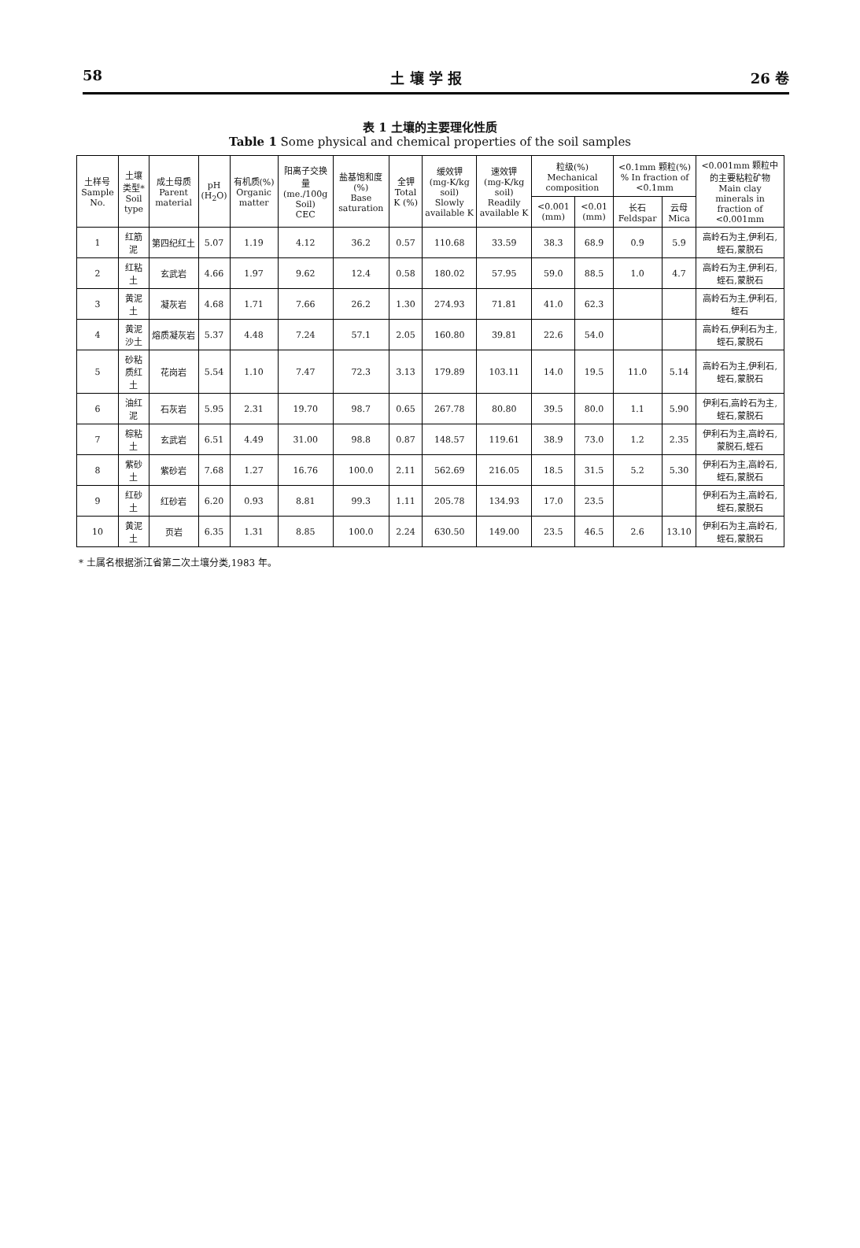58 土 壤 学 报 26 卷
表 1 土壤的主要理化性质
Table 1 Some physical and chemical properties of the soil samples
| 土样号 Sample No. | 土壤类型* Soil type | 成土母质 Parent material | pH (H<sub>2</sub>O) | 有机质(%) Organic matter | 阳离子交换量 (me./100g Soil) CEC | 盐基饱和度(%) Base saturation | 全钾 Total K (%) | 缓效钾 (mg-K/kg soil) Slowly available K | 速效钾 (mg-K/kg soil) Readily available K | 粒级(%) Mechanical composition | | <0.1mm 颗粒(%) % In fraction of <0.1mm | | <0.001mm 颗粒中的主要粘粒矿物 Main clay minerals in fraction of <0.001mm |
| --- | --- | --- | --- | --- | --- | --- | --- | --- | --- | --- | --- | --- | --- | --- |
| | | | | | | | | | | <0.001 (mm) | <0.01 (mm) | 长石 Feldspar | 云母 Mica | |
| 1 | 红筋泥 | 第四纪红土 | 5.07 | 1.19 | 4.12 | 36.2 | 0.57 | 110.68 | 33.59 | 38.3 | 68.9 | 0.9 | 5.9 | 高岭石为主,伊利石,蛭石,蒙脱石 |
| 2 | 红粘土 | 玄武岩 | 4.66 | 1.97 | 9.62 | 12.4 | 0.58 | 180.02 | 57.95 | 59.0 | 88.5 | 1.0 | 4.7 | 高岭石为主,伊利石,蛭石,蒙脱石 |
| 3 | 黄泥土 | 凝灰岩 | 4.68 | 1.71 | 7.66 | 26.2 | 1.30 | 274.93 | 71.81 | 41.0 | 62.3 | | | 高岭石为主,伊利石,蛭石 |
| 4 | 黄泥沙土 | 熔质凝灰岩 | 5.37 | 4.48 | 7.24 | 57.1 | 2.05 | 160.80 | 39.81 | 22.6 | 54.0 | | | 高岭石,伊利石为主,蛭石,蒙脱石 |
| 5 | 砂粘质红土 | 花岗岩 | 5.54 | 1.10 | 7.47 | 72.3 | 3.13 | 179.89 | 103.11 | 14.0 | 19.5 | 11.0 | 5.14 | 高岭石为主,伊利石,蛭石,蒙脱石 |
| 6 | 油红泥 | 石灰岩 | 5.95 | 2.31 | 19.70 | 98.7 | 0.65 | 267.78 | 80.80 | 39.5 | 80.0 | 1.1 | 5.90 | 伊利石,高岭石为主,蛭石,蒙脱石 |
| 7 | 棕粘土 | 玄武岩 | 6.51 | 4.49 | 31.00 | 98.8 | 0.87 | 148.57 | 119.61 | 38.9 | 73.0 | 1.2 | 2.35 | 伊利石为主,高岭石,蒙脱石,蛭石 |
| 8 | 紫砂土 | 紫砂岩 | 7.68 | 1.27 | 16.76 | 100.0 | 2.11 | 562.69 | 216.05 | 18.5 | 31.5 | 5.2 | 5.30 | 伊利石为主,高岭石,蛭石,蒙脱石 |
| 9 | 红砂土 | 红砂岩 | 6.20 | 0.93 | 8.81 | 99.3 | 1.11 | 205.78 | 134.93 | 17.0 | 23.5 | | | 伊利石为主,高岭石,蛭石,蒙脱石 |
| 10 | 黄泥土 | 页岩 | 6.35 | 1.31 | 8.85 | 100.0 | 2.24 | 630.50 | 149.00 | 23.5 | 46.5 | 2.6 | 13.10 | 伊利石为主,高岭石,蛭石,蒙脱石 |
* 土属名根据浙江省第二次土壤分类,1983 年。